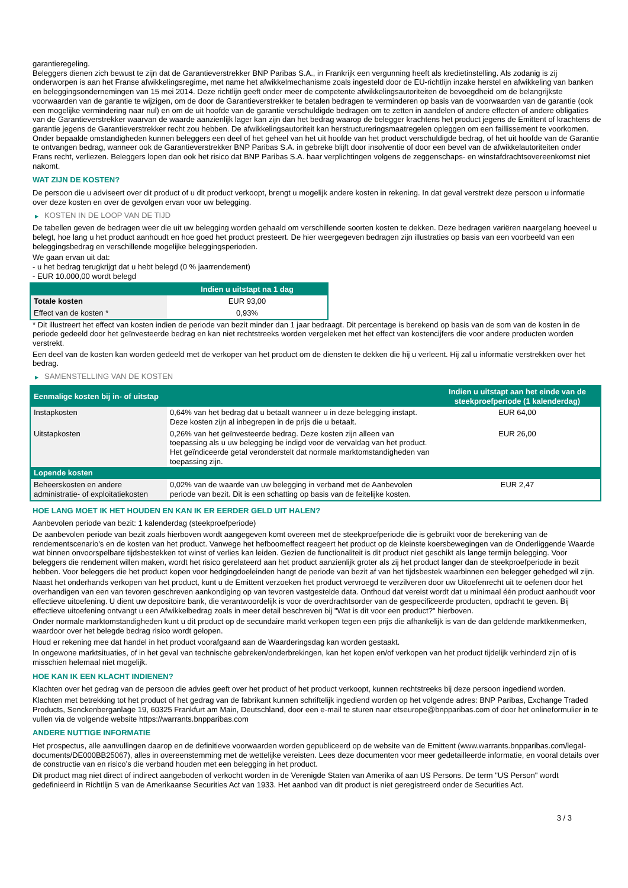garantieregeling.
Beleggers dienen zich bewust te zijn dat de Garantieverstrekker BNP Paribas S.A., in Frankrijk een vergunning heeft als kredietinstelling. Als zodanig is zij onderworpen is aan het Franse afwikkelingsregime, met name het afwikkelmechanisme zoals ingesteld door de EU-richtlijn inzake herstel en afwikkeling van banken en beleggingsondernemingen van 15 mei 2014. Deze richtlijn geeft onder meer de competente afwikkelingsautoriteiten de bevoegdheid om de belangrijkste voorwaarden van de garantie te wijzigen, om de door de Garantieverstrekker te betalen bedragen te verminderen op basis van de voorwaarden van de garantie (ook een mogelijke vermindering naar nul) en om de uit hoofde van de garantie verschuldigde bedragen om te zetten in aandelen of andere effecten of andere obligaties van de Garantieverstrekker waarvan de waarde aanzienlijk lager kan zijn dan het bedrag waarop de belegger krachtens het product jegens de Emittent of krachtens de garantie jegens de Garantieverstrekker recht zou hebben. De afwikkelingsautoriteit kan herstructureringsmaatregelen opleggen om een faillissement te voorkomen. Onder bepaalde omstandigheden kunnen beleggers een deel of het geheel van het uit hoofde van het product verschuldigde bedrag, of het uit hoofde van de Garantie te ontvangen bedrag, wanneer ook de Garantieverstrekker BNP Paribas S.A. in gebreke blijft door insolventie of door een bevel van de afwikkelautoriteiten onder Frans recht, verliezen. Beleggers lopen dan ook het risico dat BNP Paribas S.A. haar verplichtingen volgens de zeggenschaps- en winstafdrachtsovereenkomst niet nakomt.
WAT ZIJN DE KOSTEN?
De persoon die u adviseert over dit product of u dit product verkoopt, brengt u mogelijk andere kosten in rekening. In dat geval verstrekt deze persoon u informatie over deze kosten en over de gevolgen ervan voor uw belegging.
▶ KOSTEN IN DE LOOP VAN DE TIJD
De tabellen geven de bedragen weer die uit uw belegging worden gehaald om verschillende soorten kosten te dekken. Deze bedragen variëren naargelang hoeveel u belegt, hoe lang u het product aanhoudt en hoe goed het product presteert. De hier weergegeven bedragen zijn illustraties op basis van een voorbeeld van een beleggingsbedrag en verschillende mogelijke beleggingsperioden.
We gaan ervan uit dat:
- u het bedrag terugkrijgt dat u hebt belegd (0 % jaarrendement)
- EUR 10.000,00 wordt belegd
| | Indien u uitstapt na 1 dag |
| --- | --- |
| Totale kosten | EUR 93,00 |
| Effect van de kosten * | 0,93% |
* Dit illustreert het effect van kosten indien de periode van bezit minder dan 1 jaar bedraagt. Dit percentage is berekend op basis van de som van de kosten in de periode gedeeld door het geïnvesteerde bedrag en kan niet rechtstreeks worden vergeleken met het effect van kostencijfers die voor andere producten worden verstrekt.
Een deel van de kosten kan worden gedeeld met de verkoper van het product om de diensten te dekken die hij u verleent. Hij zal u informatie verstrekken over het bedrag.
▶ SAMENSTELLING VAN DE KOSTEN
| Eenmalige kosten bij in- of uitstap | | Indien u uitstapt aan het einde van de steekproefperiode (1 kalenderdag) |
| --- | --- | --- |
| Instapkosten | 0,64% van het bedrag dat u betaalt wanneer u in deze belegging instapt. Deze kosten zijn al inbegrepen in de prijs die u betaalt. | EUR 64,00 |
| Uitstapkosten | 0,26% van het geïnvesteerde bedrag. Deze kosten zijn alleen van toepassing als u uw belegging be indigd voor de vervaldag van het product. Het geïndiceerde getal veronderstelt dat normale marktomstandigheden van toepassing zijn. | EUR 26,00 |
| Lopende kosten | | |
| Beheerskosten en andere administratie- of exploitatiekosten | 0,02% van de waarde van uw belegging in verband met de Aanbevolen periode van bezit. Dit is een schatting op basis van de feitelijke kosten. | EUR 2,47 |
HOE LANG MOET IK HET HOUDEN EN KAN IK ER EERDER GELD UIT HALEN?
Aanbevolen periode van bezit: 1 kalenderdag (steekproefperiode)
De aanbevolen periode van bezit zoals hierboven wordt aangegeven komt overeen met de steekproefperiode die is gebruikt voor de berekening van de rendementscenario's en de kosten van het product. Vanwege het hefboomeffect reageert het product op de kleinste koersbewegingen van de Onderliggende Waarde wat binnen onvoorspelbare tijdsbestekken tot winst of verlies kan leiden. Gezien de functionaliteit is dit product niet geschikt als lange termijn belegging. Voor beleggers die rendement willen maken, wordt het risico gerelateerd aan het product aanzienlijk groter als zij het product langer dan de steekproefperiode in bezit hebben. Voor beleggers die het product kopen voor hedgingdoeleinden hangt de periode van bezit af van het tijdsbestek waarbinnen een belegger gehedged wil zijn.
Naast het onderhands verkopen van het product, kunt u de Emittent verzoeken het product vervroegd te verzilveren door uw Uitoefenrecht uit te oefenen door het overhandigen van een van tevoren geschreven aankondiging op van tevoren vastgestelde data. Onthoud dat vereist wordt dat u minimaal één product aanhoudt voor effectieve uitoefening. U dient uw depositoire bank, die verantwoordelijk is voor de overdrachtsorder van de gespecificeerde producten, opdracht te geven. Bij effectieve uitoefening ontvangt u een Afwikkelbedrag zoals in meer detail beschreven bij "Wat is dit voor een product?" hierboven.
Onder normale marktomstandigheden kunt u dit product op de secundaire markt verkopen tegen een prijs die afhankelijk is van de dan geldende marktkenmerken, waardoor over het belegde bedrag risico wordt gelopen.
Houd er rekening mee dat handel in het product voorafgaand aan de Waarderingsdag kan worden gestaakt.
In ongewone marktsituaties, of in het geval van technische gebreken/onderbrekingen, kan het kopen en/of verkopen van het product tijdelijk verhinderd zijn of is misschien helemaal niet mogelijk.
HOE KAN IK EEN KLACHT INDIENEN?
Klachten over het gedrag van de persoon die advies geeft over het product of het product verkoopt, kunnen rechtstreeks bij deze persoon ingediend worden.
Klachten met betrekking tot het product of het gedrag van de fabrikant kunnen schriftelijk ingediend worden op het volgende adres: BNP Paribas, Exchange Traded Products, Senckenberganlage 19, 60325 Frankfurt am Main, Deutschland, door een e-mail te sturen naar etseurope@bnpparibas.com of door het onlineformulier in te vullen via de volgende website https://warrants.bnpparibas.com
ANDERE NUTTIGE INFORMATIE
Het prospectus, alle aanvullingen daarop en de definitieve voorwaarden worden gepubliceerd op de website van de Emittent (www.warrants.bnpparibas.com/legal-documents/DE000BB25067), alles in overeenstemming met de wettelijke vereisten. Lees deze documenten voor meer gedetailleerde informatie, en vooral details over de constructie van en risico’s die verband houden met een belegging in het product.
Dit product mag niet direct of indirect aangeboden of verkocht worden in de Verenigde Staten van Amerika of aan US Persons. De term "US Person" wordt gedefinieerd in Richtlijn S van de Amerikaanse Securities Act van 1933. Het aanbod van dit product is niet geregistreerd onder de Securities Act.
3 / 3